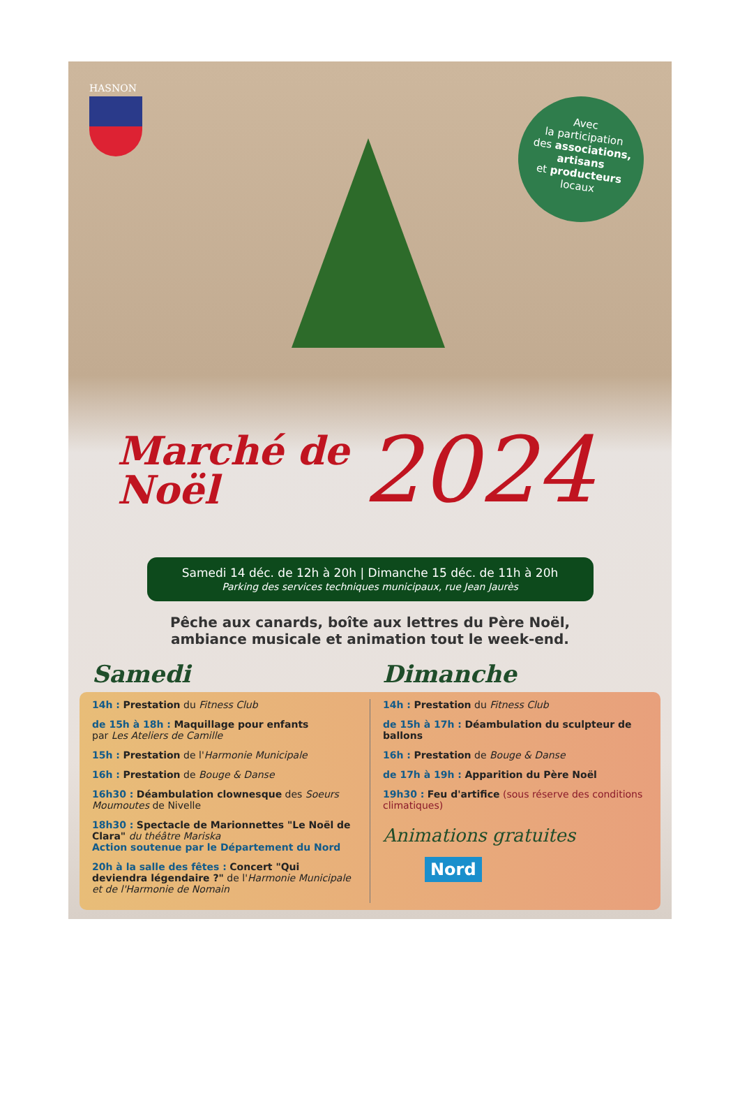HASNON
Avec
la participation
des associations,
artisans
et producteurs
locaux
Marché de
Noël
2024
Samedi 14 déc. de 12h à 20h | Dimanche 15 déc. de 11h à 20h
Parking des services techniques municipaux, rue Jean Jaurès
Pêche aux canards, boîte aux lettres du Père Noël,
ambiance musicale et animation tout le week-end.
Samedi Dimanche
14h : Prestation du Fitness Club
de 15h à 18h : Maquillage pour enfants
par Les Ateliers de Camille
15h : Prestation de l'Harmonie Municipale
16h : Prestation de Bouge & Danse
16h30 : Déambulation clownesque des Soeurs Moumoutes de Nivelle
18h30 : Spectacle de Marionnettes "Le Noël de Clara" du théâtre Mariska
Action soutenue par le Département du Nord
20h à la salle des fêtes : Concert "Qui deviendra légendaire ?" de l'Harmonie Municipale et de l'Harmonie de Nomain
14h : Prestation du Fitness Club
de 15h à 17h : Déambulation du sculpteur de ballons
16h : Prestation de Bouge & Danse
de 17h à 19h : Apparition du Père Noël
19h30 : Feu d'artifice (sous réserve des conditions climatiques)
Animations gratuites
Nord